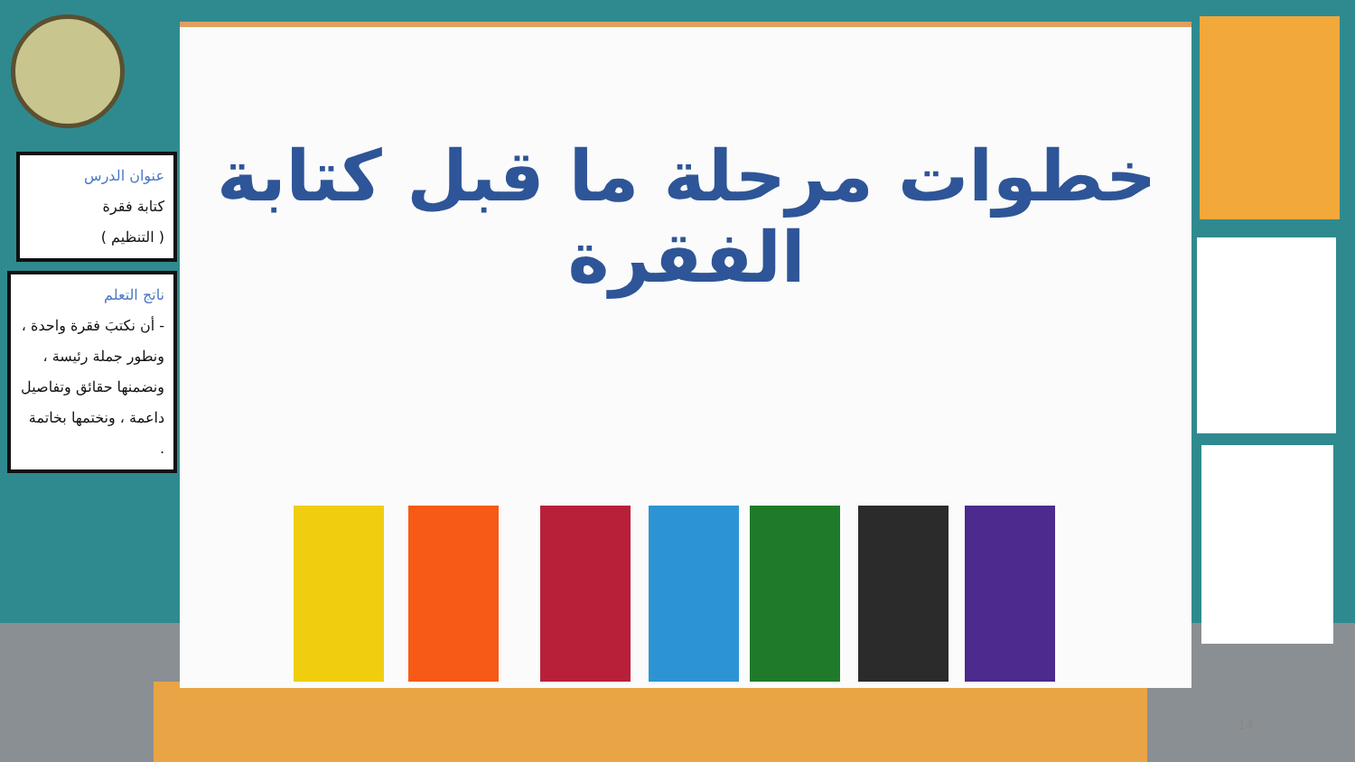عنوان الدرس
كتابة فقرة
( التنظيم )
ناتج التعلم
- أن نكتبَ فقرة واحدة ، ونطور جملة رئيسة ، ونضمنها حقائق وتفاصيل داعمة ، ونختمها بخاتمة .
خطوات مرحلة ما قبل كتابة الفقرة
14